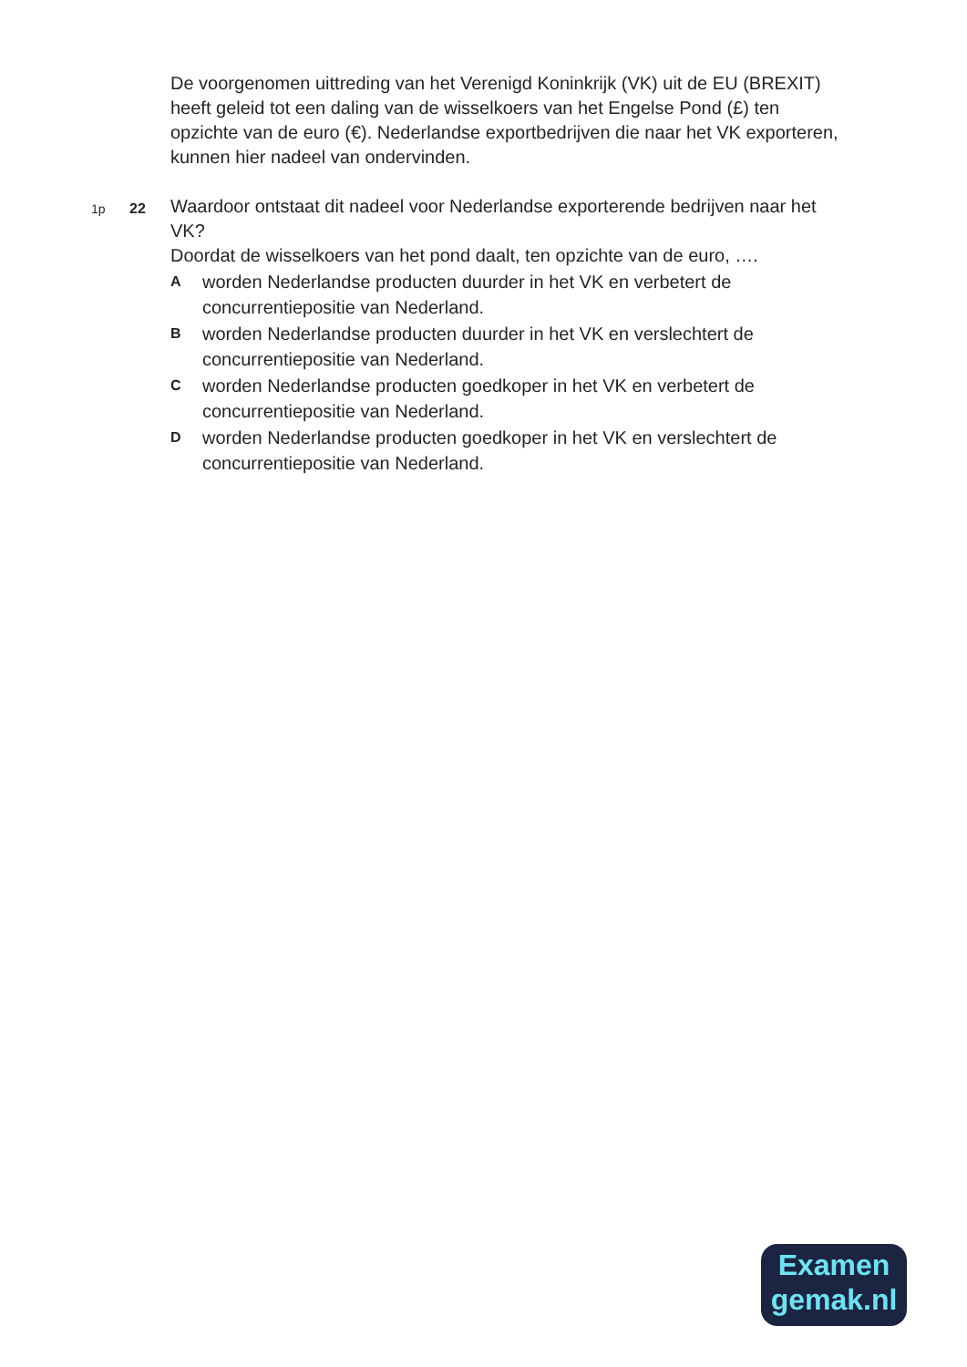De voorgenomen uittreding van het Verenigd Koninkrijk (VK) uit de EU (BREXIT) heeft geleid tot een daling van de wisselkoers van het Engelse Pond (£) ten opzichte van de euro (€). Nederlandse exportbedrijven die naar het VK exporteren, kunnen hier nadeel van ondervinden.
1p 22
Waardoor ontstaat dit nadeel voor Nederlandse exporterende bedrijven naar het VK?
Doordat de wisselkoers van het pond daalt, ten opzichte van de euro, ….
Aworden Nederlandse producten duurder in het VK en verbetert de concurrentiepositie van Nederland.
Bworden Nederlandse producten duurder in het VK en verslechtert de concurrentiepositie van Nederland.
Cworden Nederlandse producten goedkoper in het VK en verbetert de concurrentiepositie van Nederland.
Dworden Nederlandse producten goedkoper in het VK en verslechtert de concurrentiepositie van Nederland.
Examen
gemak.nl